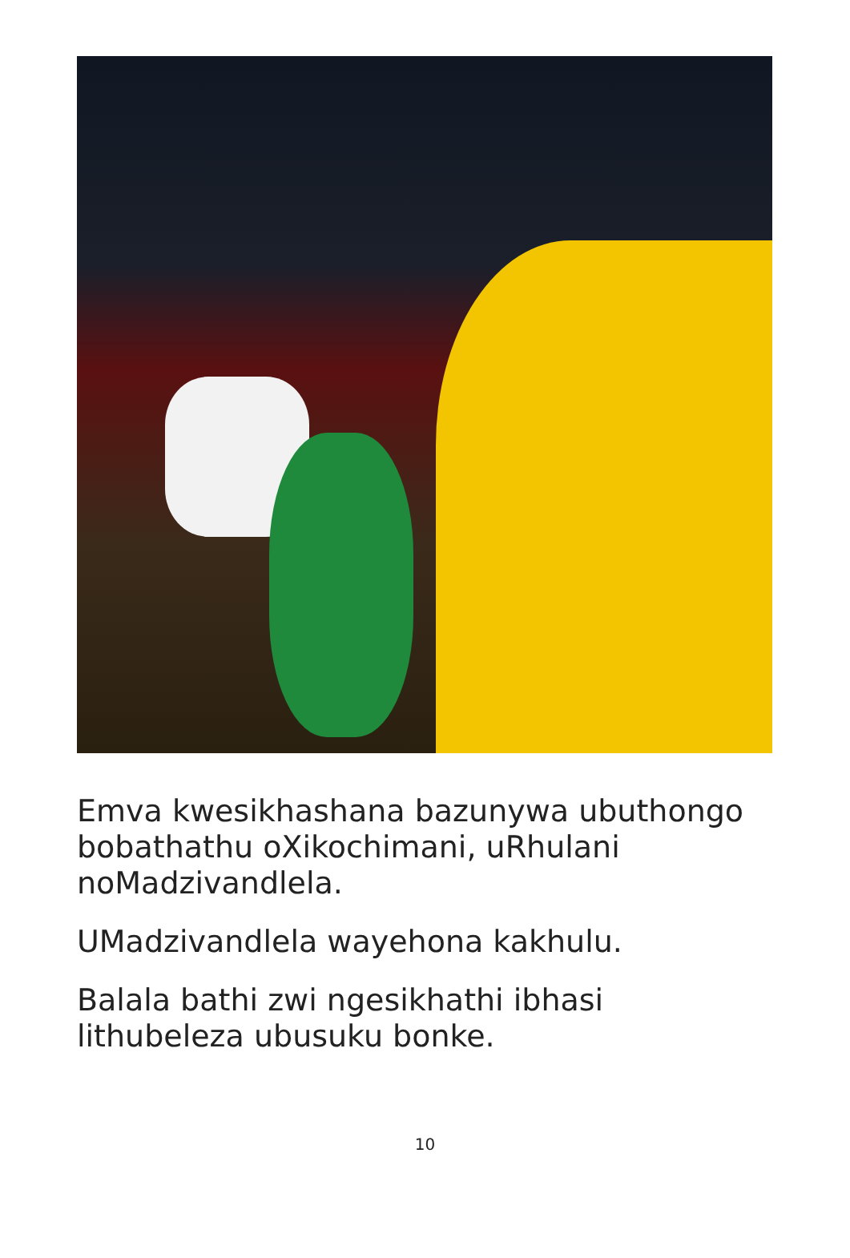Emva kwesikhashana bazunywa ubuthongo bobathathu oXikochimani, uRhulani noMadzivandlela.
UMadzivandlela wayehona kakhulu.
Balala bathi zwi ngesikhathi ibhasi lithubeleza ubusuku bonke.
10